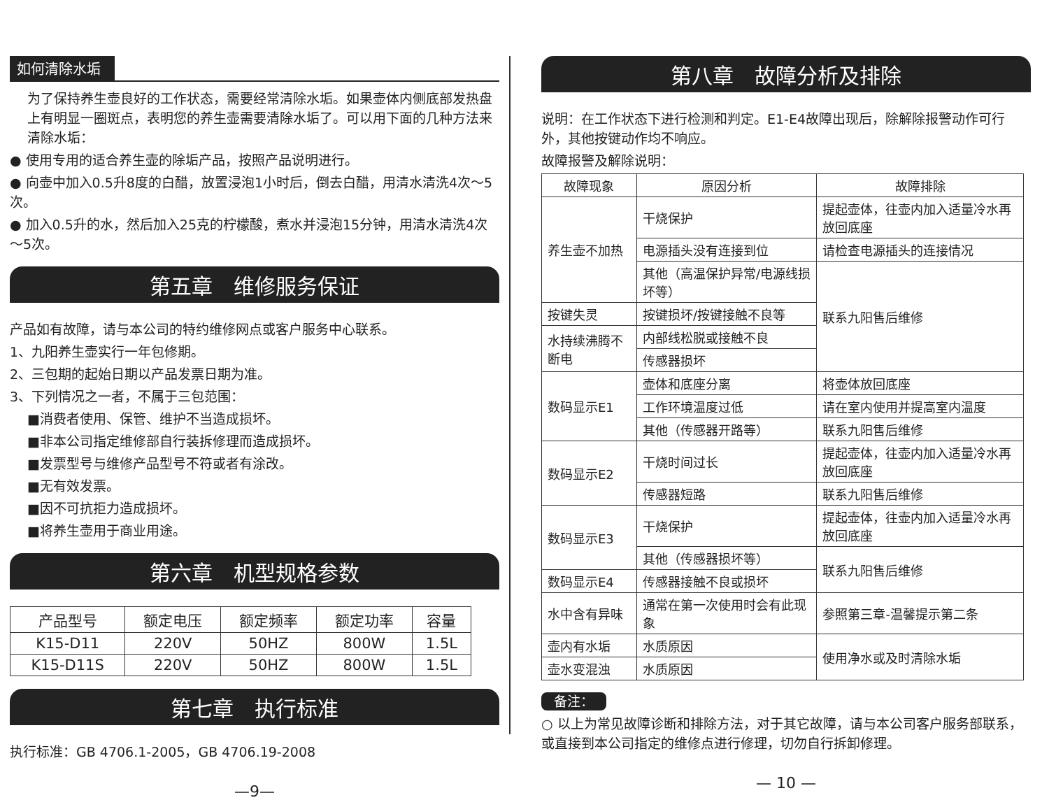如何清除水垢
为了保持养生壶良好的工作状态，需要经常清除水垢。如果壶体内侧底部发热盘上有明显一圈斑点，表明您的养生壶需要清除水垢了。可以用下面的几种方法来清除水垢：
● 使用专用的适合养生壶的除垢产品，按照产品说明进行。
● 向壶中加入0.5升8度的白醋，放置浸泡1小时后，倒去白醋，用清水清洗4次～5次。
● 加入0.5升的水，然后加入25克的柠檬酸，煮水并浸泡15分钟，用清水清洗4次～5次。
第五章　维修服务保证
产品如有故障，请与本公司的特约维修网点或客户服务中心联系。
1、九阳养生壶实行一年包修期。
2、三包期的起始日期以产品发票日期为准。
3、下列情况之一者，不属于三包范围：
■消费者使用、保管、维护不当造成损坏。
■非本公司指定维修部自行装拆修理而造成损坏。
■发票型号与维修产品型号不符或者有涂改。
■无有效发票。
■因不可抗拒力造成损坏。
■将养生壶用于商业用途。
第六章　机型规格参数
| 产品型号 | 额定电压 | 额定频率 | 额定功率 | 容量 |
| --- | --- | --- | --- | --- |
| K15-D11 | 220V | 50HZ | 800W | 1.5L |
| K15-D11S | 220V | 50HZ | 800W | 1.5L |
第七章　执行标准
执行标准：GB 4706.1-2005，GB 4706.19-2008
—9—
第八章　故障分析及排除
说明：在工作状态下进行检测和判定。E1-E4故障出现后，除解除报警动作可行外，其他按键动作均不响应。
故障报警及解除说明：
| 故障现象 | 原因分析 | 故障排除 |
| --- | --- | --- |
| 养生壶不加热 | 干烧保护 | 提起壶体，往壶内加入适量冷水再放回底座 |
| | 电源插头没有连接到位 | 请检查电源插头的连接情况 |
| | 其他（高温保护异常/电源线损坏等） | 联系九阳售后维修 |
| 按键失灵 | 按键损坏/按键接触不良等 | |
| 水持续沸腾不断电 | 内部线松脱或接触不良 | |
| | 传感器损坏 | |
| 数码显示E1 | 壶体和底座分离 | 将壶体放回底座 |
| | 工作环境温度过低 | 请在室内使用并提高室内温度 |
| | 其他（传感器开路等） | 联系九阳售后维修 |
| 数码显示E2 | 干烧时间过长 | 提起壶体，往壶内加入适量冷水再放回底座 |
| | 传感器短路 | 联系九阳售后维修 |
| 数码显示E3 | 干烧保护 | 提起壶体，往壶内加入适量冷水再放回底座 |
| | 其他（传感器损坏等） | 联系九阳售后维修 |
| 数码显示E4 | 传感器接触不良或损坏 | |
| 水中含有异味 | 通常在第一次使用时会有此现象 | 参照第三章-温馨提示第二条 |
| 壶内有水垢 | 水质原因 | 使用净水或及时清除水垢 |
| 壶水变混浊 | 水质原因 | |
备注：
○ 以上为常见故障诊断和排除方法，对于其它故障，请与本公司客户服务部联系，或直接到本公司指定的维修点进行修理，切勿自行拆卸修理。
— 10 —